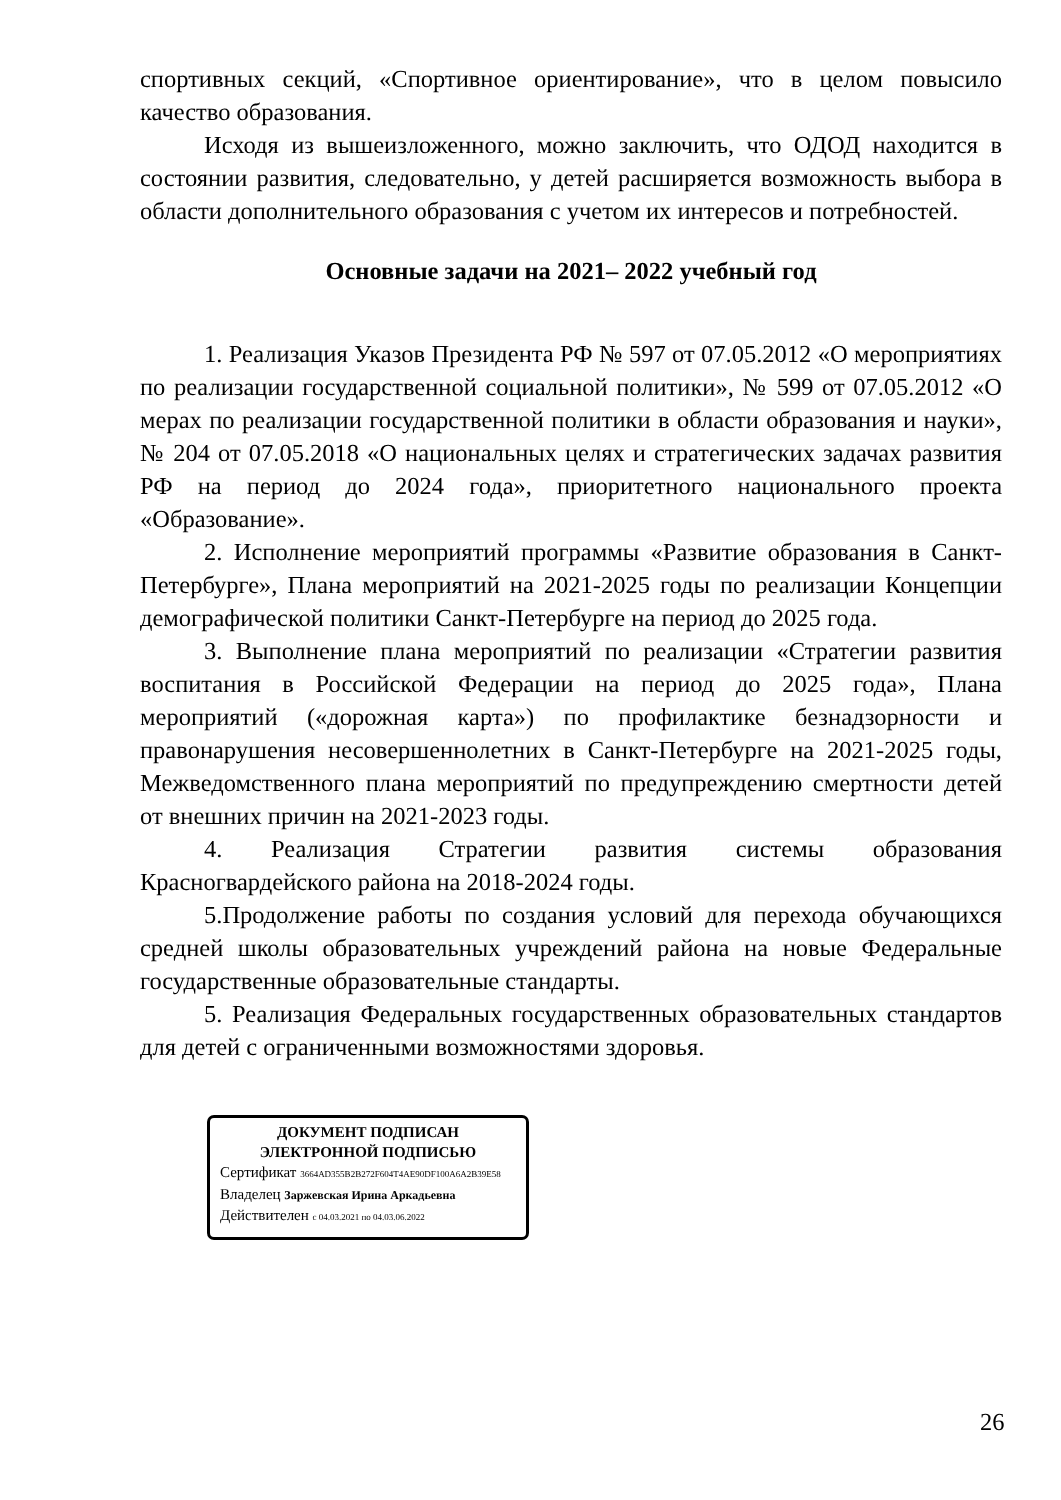спортивных секций, «Спортивное ориентирование», что в целом повысило качество образования.
Исходя из вышеизложенного, можно заключить, что ОДОД находится в состоянии развития, следовательно, у детей расширяется возможность выбора в области дополнительного образования с учетом их интересов и потребностей.
Основные задачи на 2021– 2022 учебный год
1. Реализация Указов Президента РФ № 597 от 07.05.2012 «О мероприятиях по реализации государственной социальной политики», № 599 от 07.05.2012 «О мерах по реализации государственной политики в области образования и науки», № 204 от 07.05.2018 «О национальных целях и стратегических задачах развития РФ на период до 2024 года», приоритетного национального проекта «Образование».
2. Исполнение мероприятий программы «Развитие образования в Санкт-Петербурге», Плана мероприятий на 2021-2025 годы по реализации Концепции демографической политики Санкт-Петербурге на период до 2025 года.
3. Выполнение плана мероприятий по реализации «Стратегии развития воспитания в Российской Федерации на период до 2025 года», Плана мероприятий («дорожная карта») по профилактике безнадзорности и правонарушения несовершеннолетних в Санкт-Петербурге на 2021-2025 годы, Межведомственного плана мероприятий по предупреждению смертности детей от внешних причин на 2021-2023 годы.
4. Реализация Стратегии развития системы образования Красногвардейского района на 2018-2024 годы.
5.Продолжение работы по создания условий для перехода обучающихся средней школы образовательных учреждений района на новые Федеральные государственные образовательные стандарты.
5. Реализация Федеральных государственных образовательных стандартов для детей с ограниченными возможностями здоровья.
ДОКУМЕНТ ПОДПИСАН
ЭЛЕКТРОННОЙ ПОДПИСЬЮ
Сертификат 3664AD355B2B272F604T4AE90DF100A6A2B39E58
Владелец Заржевская Ирина Аркадьевна
Действителен с 04.03.2021 по 04.03.06.2022
26